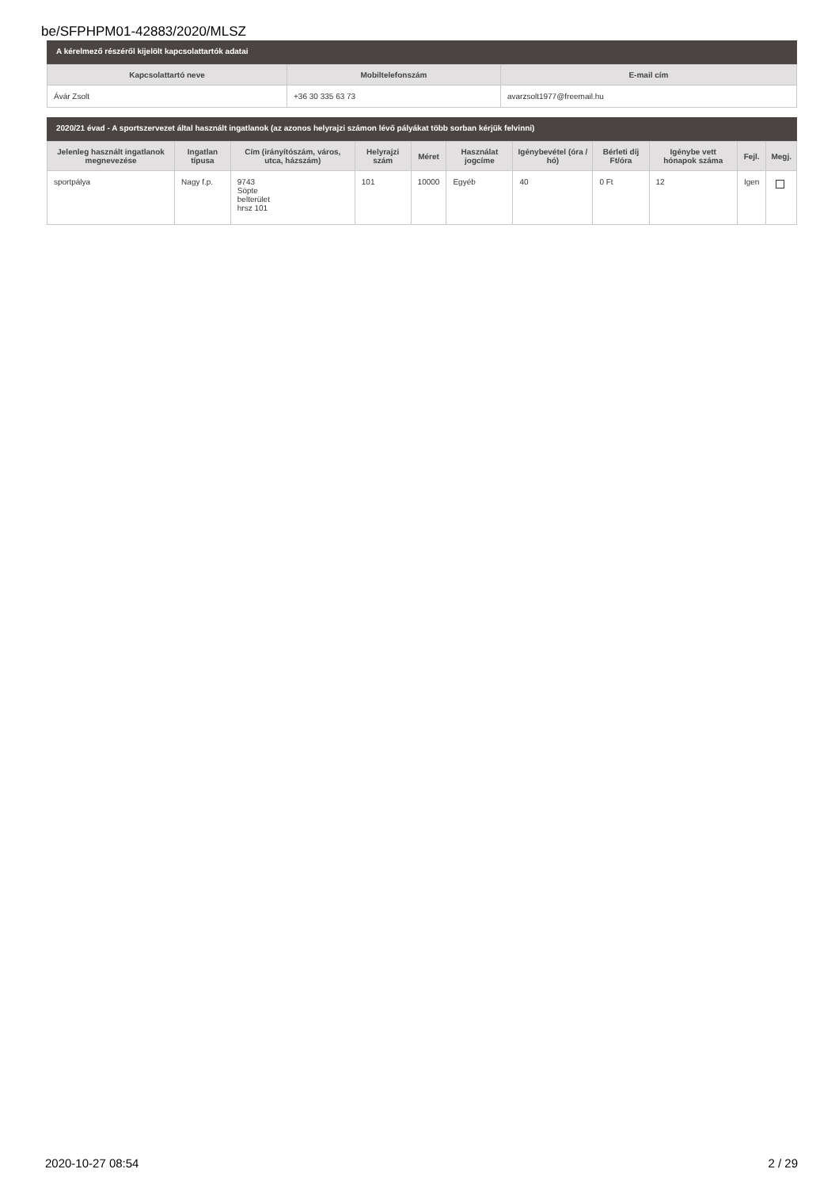be/SFPHPM01-42883/2020/MLSZ
A kérelmező részéről kijelölt kapcsolattartók adatai
| Kapcsolattartó neve | Mobiltelefonszám | E-mail cím |
| --- | --- | --- |
| Ávár Zsolt | +36 30 335 63 73 | avarzsolt1977@freemail.hu |
2020/21 évad - A sportszervezet által használt ingatlanok (az azonos helyrajzi számon lévő pályákat több sorban kérjük felvinni)
| Jelenleg használt ingatlanok megnevezése | Ingatlan típusa | Cím (irányítószám, város, utca, házszám) | Helyrajzi szám | Méret | Használat jogcíme | Igénybevétel (óra / hó) | Bérleti díj Ft/óra | Igénybe vett hónapok száma | Fejl. | Megj. |
| --- | --- | --- | --- | --- | --- | --- | --- | --- | --- | --- |
| sportpálya | Nagy f.p. | 9743 Söpte belterület hrsz 101 | 101 | 10000 | Egyéb | 40 | 0 Ft | 12 | Igen | |
2020-10-27 08:54 2 / 29